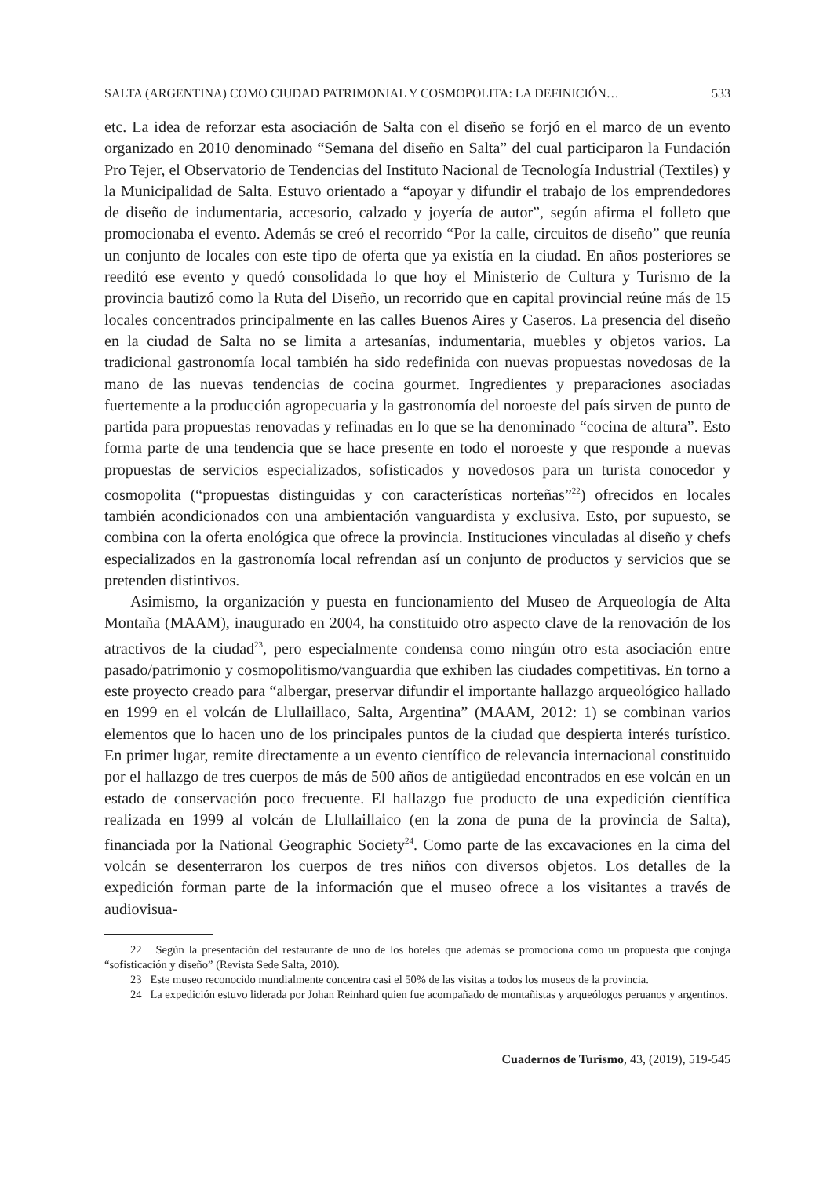SALTA (ARGENTINA) COMO CIUDAD PATRIMONIAL Y COSMOPOLITA: LA DEFINICIÓN… 533
etc. La idea de reforzar esta asociación de Salta con el diseño se forjó en el marco de un evento organizado en 2010 denominado “Semana del diseño en Salta” del cual participaron la Fundación Pro Tejer, el Observatorio de Tendencias del Instituto Nacional de Tecnología Industrial (Textiles) y la Municipalidad de Salta. Estuvo orientado a “apoyar y difundir el trabajo de los emprendedores de diseño de indumentaria, accesorio, calzado y joyería de autor”, según afirma el folleto que promocionaba el evento. Además se creó el recorrido “Por la calle, circuitos de diseño” que reunía un conjunto de locales con este tipo de oferta que ya existía en la ciudad. En años posteriores se reeditó ese evento y quedó consolidada lo que hoy el Ministerio de Cultura y Turismo de la provincia bautizó como la Ruta del Diseño, un recorrido que en capital provincial reúne más de 15 locales concentrados principalmente en las calles Buenos Aires y Caseros. La presencia del diseño en la ciudad de Salta no se limita a artesanías, indumentaria, muebles y objetos varios. La tradicional gastronomía local también ha sido redefinida con nuevas propuestas novedosas de la mano de las nuevas tendencias de cocina gourmet. Ingredientes y preparaciones asociadas fuertemente a la producción agropecuaria y la gastronomía del noroeste del país sirven de punto de partida para propuestas renovadas y refinadas en lo que se ha denominado “cocina de altura”. Esto forma parte de una tendencia que se hace presente en todo el noroeste y que responde a nuevas propuestas de servicios especializados, sofisticados y novedosos para un turista conocedor y cosmopolita (“propuestas distinguidas y con características norteñas”<sup>22</sup>) ofrecidos en locales también acondicionados con una ambientación vanguardista y exclusiva. Esto, por supuesto, se combina con la oferta enológica que ofrece la provincia. Instituciones vinculadas al diseño y chefs especializados en la gastronomía local refrendan así un conjunto de productos y servicios que se pretenden distintivos.
Asimismo, la organización y puesta en funcionamiento del Museo de Arqueología de Alta Montaña (MAAM), inaugurado en 2004, ha constituido otro aspecto clave de la renovación de los atractivos de la ciudad<sup>23</sup>, pero especialmente condensa como ningún otro esta asociación entre pasado/patrimonio y cosmopolitismo/vanguardia que exhiben las ciudades competitivas. En torno a este proyecto creado para “albergar, preservar difundir el importante hallazgo arqueológico hallado en 1999 en el volcán de Llullaillaco, Salta, Argentina” (MAAM, 2012: 1) se combinan varios elementos que lo hacen uno de los principales puntos de la ciudad que despierta interés turístico. En primer lugar, remite directamente a un evento científico de relevancia internacional constituido por el hallazgo de tres cuerpos de más de 500 años de antigüedad encontrados en ese volcán en un estado de conservación poco frecuente. El hallazgo fue producto de una expedición científica realizada en 1999 al volcán de Llullaillaico (en la zona de puna de la provincia de Salta), financiada por la National Geographic Society<sup>24</sup>. Como parte de las excavaciones en la cima del volcán se desenterraron los cuerpos de tres niños con diversos objetos. Los detalles de la expedición forman parte de la información que el museo ofrece a los visitantes a través de audiovisua-
22 Según la presentación del restaurante de uno de los hoteles que además se promociona como un propuesta que conjuga “sofisticación y diseño” (Revista Sede Salta, 2010).
23 Este museo reconocido mundialmente concentra casi el 50% de las visitas a todos los museos de la provincia.
24 La expedición estuvo liderada por Johan Reinhard quien fue acompañado de montañistas y arqueólogos peruanos y argentinos.
Cuadernos de Turismo, 43, (2019), 519-545